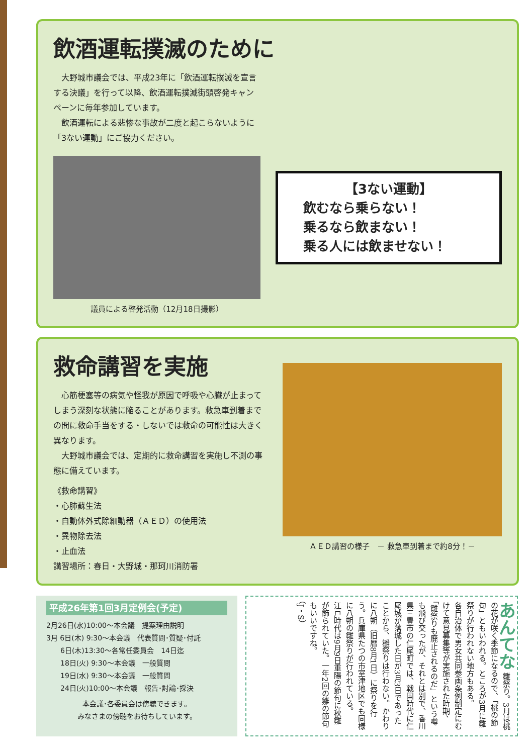飲酒運転撲滅のために
　大野城市議会では、平成23年に「飲酒運転撲滅を宣言する決議」を行って以降、飲酒運転撲滅街頭啓発キャンペーンに毎年参加しています。
　飲酒運転による悲惨な事故が二度と起こらないように「3ない運動」にご協力ください。
議員による啓発活動（12月18日撮影）
【3ない運動】
飲むなら乗らない！
乗るなら飲まない！
乗る人には飲ませない！
救命講習を実施
　心筋梗塞等の病気や怪我が原因で呼吸や心臓が止まってしまう深刻な状態に陥ることがあります。救急車到着までの間に救命手当をする・しないでは救命の可能性は大きく異なります。
　大野城市議会では、定期的に救命講習を実施し不測の事態に備えています。
《救命講習》
・心肺蘇生法
・自動体外式除細動器（ＡＥＤ）の使用法
・異物除去法
・止血法
講習場所：春日・大野城・那珂川消防署
ＡＥＤ講習の様子　－ 救急車到着まで約8分！－
平成26年第1回3月定例会(予定)
2月26日(水)10:00～本会議　提案理由説明
3月 6日(木) 9:30～本会議　代表質問･質疑･付託
　　6日(木)13:30～各常任委員会　14日迄
　　18日(火) 9:30～本会議　一般質問
　　19日(水) 9:30～本会議　一般質問
　　24日(火)10:00～本会議　報告･討論･採決
本会議･各委員会は傍聴できます。
みなさまの傍聴をお待ちしています。
あんてな 雛祭り。3月は桃の花が咲く季節になるので、「桃の節句」ともいわれる。ところが3月に雛祭りが行われない地方もある。
各自治体で男女共同参画条例制定にむけて意見募集等が実施された時期、「雛祭りも廃止されるのだ」という噂も飛び交ったが、それとは別で、香川県三豊市の仁尾町では、戦国時代に仁尾城が落城した日が3月3日であったことから、雛祭りは行わない。かわりに八朔（旧暦8月1日）に祭りを行う。兵庫県たつの市室津地区でも同様に八朔の雛祭りが行われている。
江戸時代は9月9日重陽の節句に秋雛が飾られていた。一年2回の雛の節句もいいですね。
（J・S）